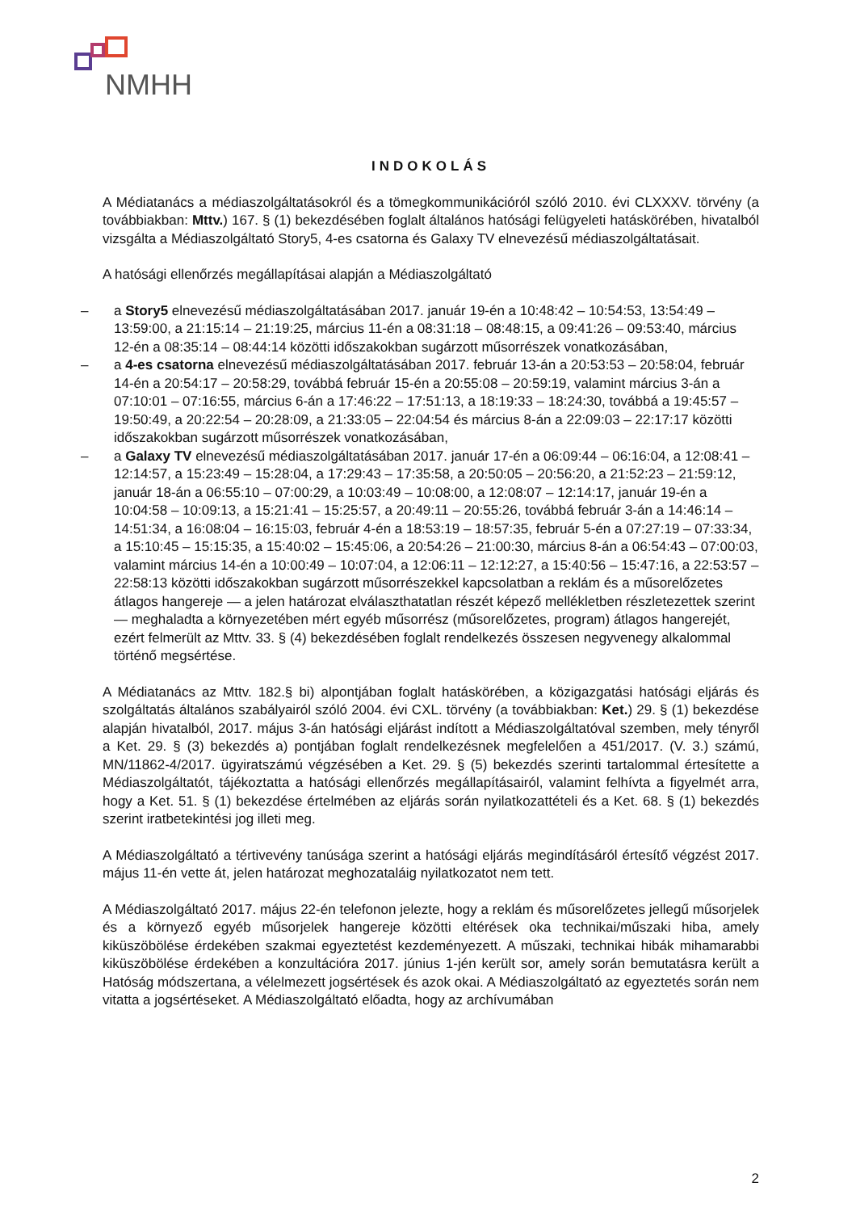NMHH
INDOKOLÁS
A Médiatanács a médiaszolgáltatásokról és a tömegkommunikációról szóló 2010. évi CLXXXV. törvény (a továbbiakban: Mttv.) 167. § (1) bekezdésében foglalt általános hatósági felügyeleti hatáskörében, hivatalból vizsgálta a Médiaszolgáltató Story5, 4-es csatorna és Galaxy TV elnevezésű médiaszolgáltatásait.
A hatósági ellenőrzés megállapításai alapján a Médiaszolgáltató
– a Story5 elnevezésű médiaszolgáltatásában 2017. január 19-én a 10:48:42 – 10:54:53, 13:54:49 – 13:59:00, a 21:15:14 – 21:19:25, március 11-én a 08:31:18 – 08:48:15, a 09:41:26 – 09:53:40, március 12-én a 08:35:14 – 08:44:14 közötti időszakokban sugárzott műsorrészek vonatkozásában,
– a 4-es csatorna elnevezésű médiaszolgáltatásában 2017. február 13-án a 20:53:53 – 20:58:04, február 14-én a 20:54:17 – 20:58:29, továbbá február 15-én a 20:55:08 – 20:59:19, valamint március 3-án a 07:10:01 – 07:16:55, március 6-án a 17:46:22 – 17:51:13, a 18:19:33 – 18:24:30, továbbá a 19:45:57 – 19:50:49, a 20:22:54 – 20:28:09, a 21:33:05 – 22:04:54 és március 8-án a 22:09:03 – 22:17:17 közötti időszakokban sugárzott műsorrészek vonatkozásában,
– a Galaxy TV elnevezésű médiaszolgáltatásában 2017. január 17-én a 06:09:44 – 06:16:04, a 12:08:41 – 12:14:57, a 15:23:49 – 15:28:04, a 17:29:43 – 17:35:58, a 20:50:05 – 20:56:20, a 21:52:23 – 21:59:12, január 18-án a 06:55:10 – 07:00:29, a 10:03:49 – 10:08:00, a 12:08:07 – 12:14:17, január 19-én a 10:04:58 – 10:09:13, a 15:21:41 – 15:25:57, a 20:49:11 – 20:55:26, továbbá február 3-án a 14:46:14 – 14:51:34, a 16:08:04 – 16:15:03, február 4-én a 18:53:19 – 18:57:35, február 5-én a 07:27:19 – 07:33:34, a 15:10:45 – 15:15:35, a 15:40:02 – 15:45:06, a 20:54:26 – 21:00:30, március 8-án a 06:54:43 – 07:00:03, valamint március 14-én a 10:00:49 – 10:07:04, a 12:06:11 – 12:12:27, a 15:40:56 – 15:47:16, a 22:53:57 – 22:58:13 közötti időszakokban sugárzott műsorrészekkel kapcsolatban a reklám és a műsorelőzetes átlagos hangereje — a jelen határozat elválaszthatatlan részét képező mellékletben részletezettek szerint — meghaladta a környezetében mért egyéb műsorrész (műsorelőzetes, program) átlagos hangerejét, ezért felmerült az Mttv. 33. § (4) bekezdésében foglalt rendelkezés összesen negyvenegy alkalommal történő megsértése.
A Médiatanács az Mttv. 182.§ bi) alpontjában foglalt hatáskörében, a közigazgatási hatósági eljárás és szolgáltatás általános szabályairól szóló 2004. évi CXL. törvény (a továbbiakban: Ket.) 29. § (1) bekezdése alapján hivatalból, 2017. május 3-án hatósági eljárást indított a Médiaszolgáltatóval szemben, mely tényről a Ket. 29. § (3) bekezdés a) pontjában foglalt rendelkezésnek megfelelően a 451/2017. (V. 3.) számú, MN/11862-4/2017. ügyiratszámú végzésében a Ket. 29. § (5) bekezdés szerinti tartalommal értesítette a Médiaszolgáltatót, tájékoztatta a hatósági ellenőrzés megállapításairól, valamint felhívta a figyelmét arra, hogy a Ket. 51. § (1) bekezdése értelmében az eljárás során nyilatkozattételi és a Ket. 68. § (1) bekezdés szerint iratbetekintési jog illeti meg.
A Médiaszolgáltató a tértivevény tanúsága szerint a hatósági eljárás megindításáról értesítő végzést 2017. május 11-én vette át, jelen határozat meghozataláig nyilatkozatot nem tett.
A Médiaszolgáltató 2017. május 22-én telefonon jelezte, hogy a reklám és műsorelőzetes jellegű műsorjelek és a környező egyéb műsorjelek hangereje közötti eltérések oka technikai/műszaki hiba, amely kiküszöbölése érdekében szakmai egyeztetést kezdeményezett. A műszaki, technikai hibák mihamarabbi kiküszöbölése érdekében a konzultációra 2017. június 1-jén került sor, amely során bemutatásra került a Hatóság módszertana, a vélelmezett jogsértések és azok okai. A Médiaszolgáltató az egyeztetés során nem vitatta a jogsértéseket. A Médiaszolgáltató előadta, hogy az archívumában
2